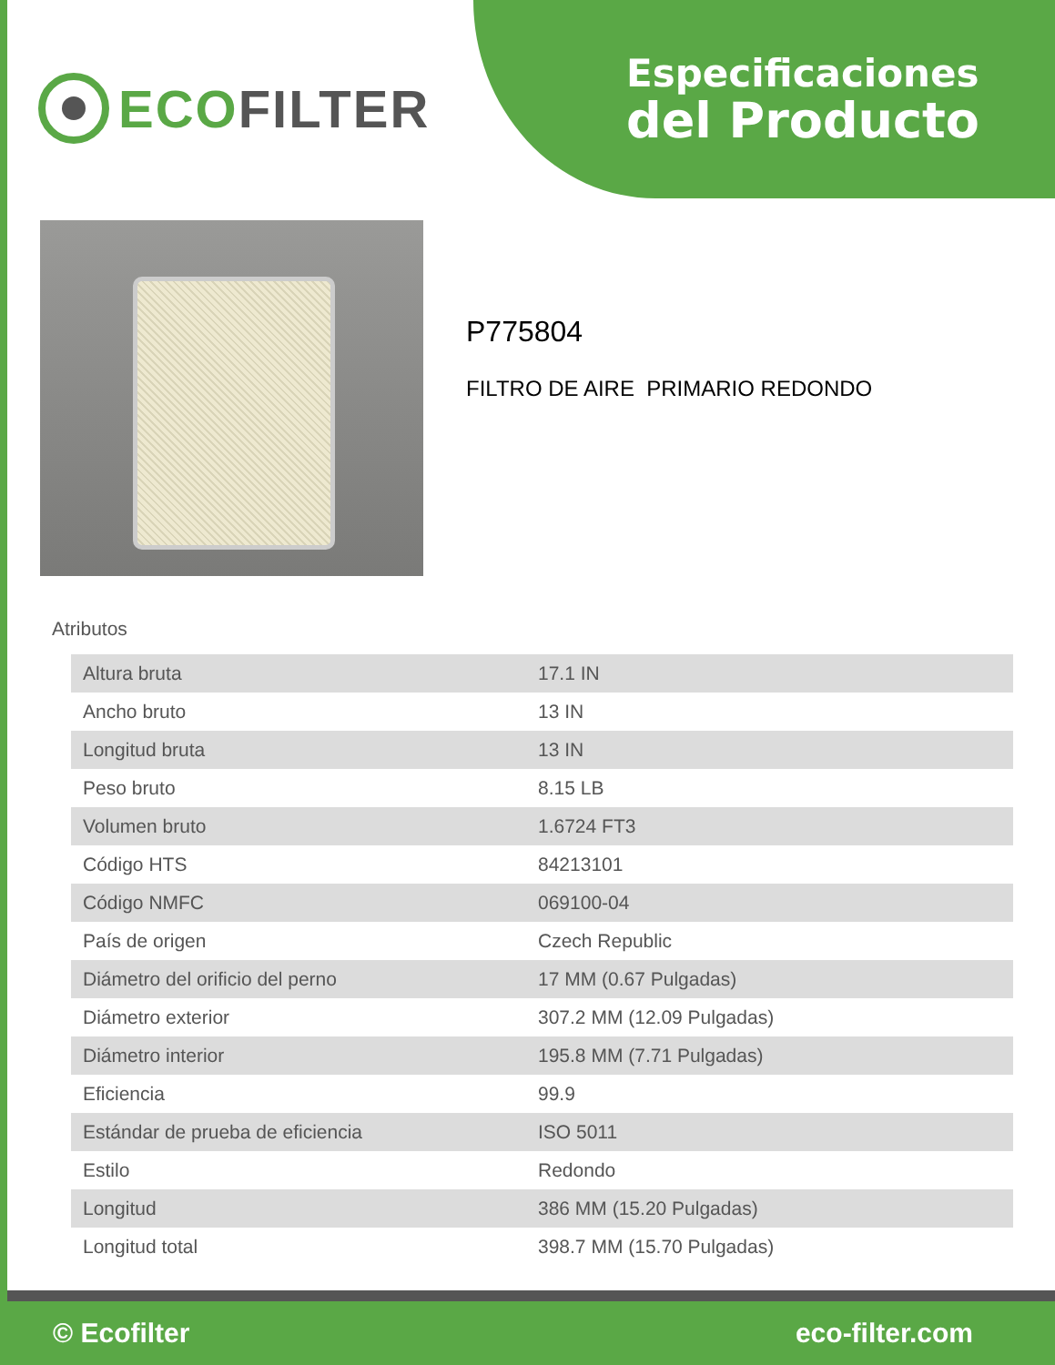ECO FILTER
Especificaciones
del Producto
P775804
FILTRO DE AIRE PRIMARIO REDONDO
Atributos
| Altura bruta | 17.1 IN |
| Ancho bruto | 13 IN |
| Longitud bruta | 13 IN |
| Peso bruto | 8.15 LB |
| Volumen bruto | 1.6724 FT3 |
| Código HTS | 84213101 |
| Código NMFC | 069100-04 |
| País de origen | Czech Republic |
| Diámetro del orificio del perno | 17 MM (0.67 Pulgadas) |
| Diámetro exterior | 307.2 MM (12.09 Pulgadas) |
| Diámetro interior | 195.8 MM (7.71 Pulgadas) |
| Eficiencia | 99.9 |
| Estándar de prueba de eficiencia | ISO 5011 |
| Estilo | Redondo |
| Longitud | 386 MM (15.20 Pulgadas) |
| Longitud total | 398.7 MM (15.70 Pulgadas) |
© Ecofilter eco-filter.com